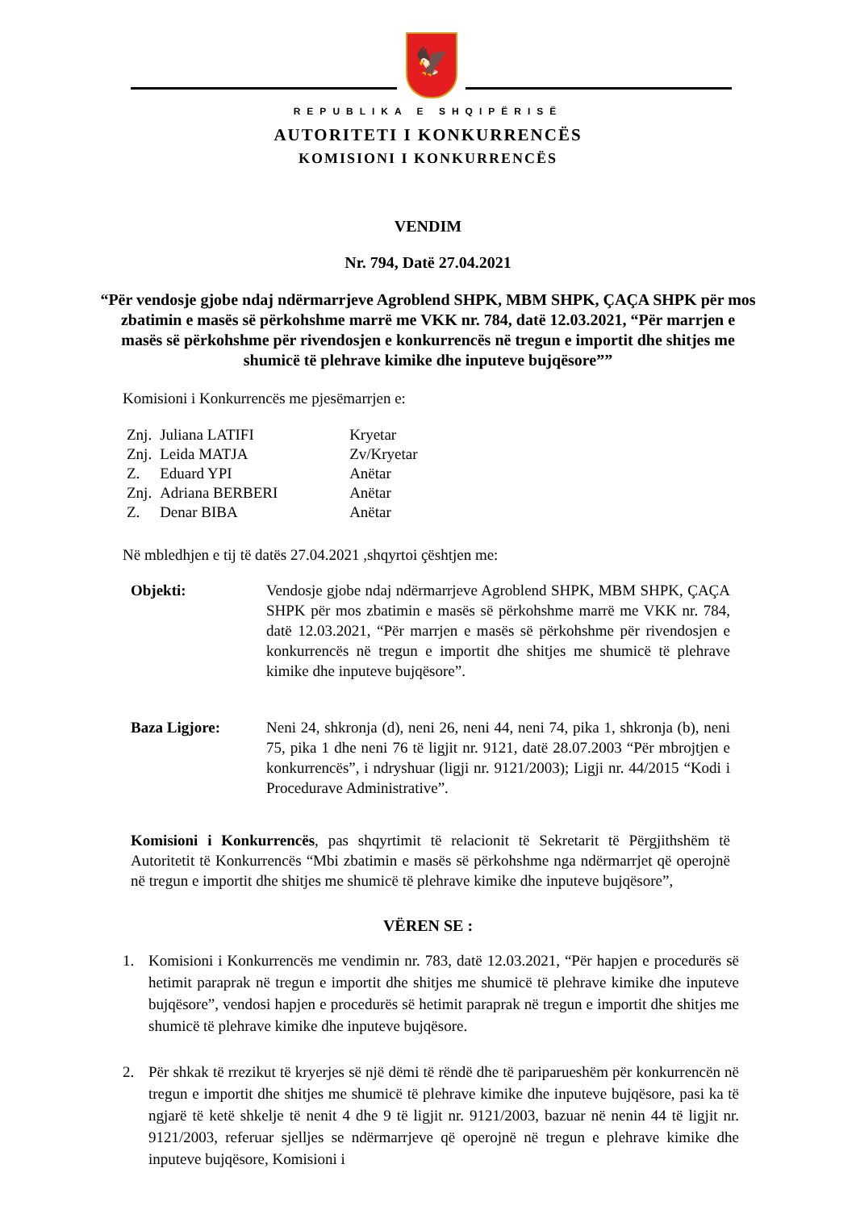🦅
REPUBLIKA E SHQIPËRISË
AUTORITETI I KONKURRENCËS
KOMISIONI I KONKURRENCËS
VENDIM
Nr. 794, Datë 27.04.2021
“Për vendosje gjobe ndaj ndërmarrjeve Agroblend SHPK, MBM SHPK, ÇAÇA SHPK për mos zbatimin e masës së përkohshme marrë me VKK nr. 784, datë 12.03.2021, “Për marrjen e masës së përkohshme për rivendosjen e konkurrencës në tregun e importit dhe shitjes me shumicë të plehrave kimike dhe inputeve bujqësore””
Komisioni i Konkurrencës me pjesëmarrjen e:
| Znj. | Juliana LATIFI | Kryetar |
| Znj. | Leida MATJA | Zv/Kryetar |
| Z. | Eduard YPI | Anëtar |
| Znj. | Adriana BERBERI | Anëtar |
| Z. | Denar BIBA | Anëtar |
Në mbledhjen e tij të datës 27.04.2021 ,shqyrtoi çështjen me:
Objekti: Vendosje gjobe ndaj ndërmarrjeve Agroblend SHPK, MBM SHPK, ÇAÇA SHPK për mos zbatimin e masës së përkohshme marrë me VKK nr. 784, datë 12.03.2021, “Për marrjen e masës së përkohshme për rivendosjen e konkurrencës në tregun e importit dhe shitjes me shumicë të plehrave kimike dhe inputeve bujqësore”.
Baza Ligjore: Neni 24, shkronja (d), neni 26, neni 44, neni 74, pika 1, shkronja (b), neni 75, pika 1 dhe neni 76 të ligjit nr. 9121, datë 28.07.2003 “Për mbrojtjen e konkurrencës”, i ndryshuar (ligji nr. 9121/2003); Ligji nr. 44/2015 “Kodi i Procedurave Administrative”.
Komisioni i Konkurrencës, pas shqyrtimit të relacionit të Sekretarit të Përgjithshëm të Autoritetit të Konkurrencës “Mbi zbatimin e masës së përkohshme nga ndërmarrjet që operojnë në tregun e importit dhe shitjes me shumicë të plehrave kimike dhe inputeve bujqësore”,
VËREN SE :
1. Komisioni i Konkurrencës me vendimin nr. 783, datë 12.03.2021, “Për hapjen e procedurës së hetimit paraprak në tregun e importit dhe shitjes me shumicë të plehrave kimike dhe inputeve bujqësore”, vendosi hapjen e procedurës së hetimit paraprak në tregun e importit dhe shitjes me shumicë të plehrave kimike dhe inputeve bujqësore.
2. Për shkak të rrezikut të kryerjes së një dëmi të rëndë dhe të pariparueshëm për konkurrencën në tregun e importit dhe shitjes me shumicë të plehrave kimike dhe inputeve bujqësore, pasi ka të ngjarë të ketë shkelje të nenit 4 dhe 9 të ligjit nr. 9121/2003, bazuar në nenin 44 të ligjit nr. 9121/2003, referuar sjelljes se ndërmarrjeve që operojnë në tregun e plehrave kimike dhe inputeve bujqësore, Komisioni i